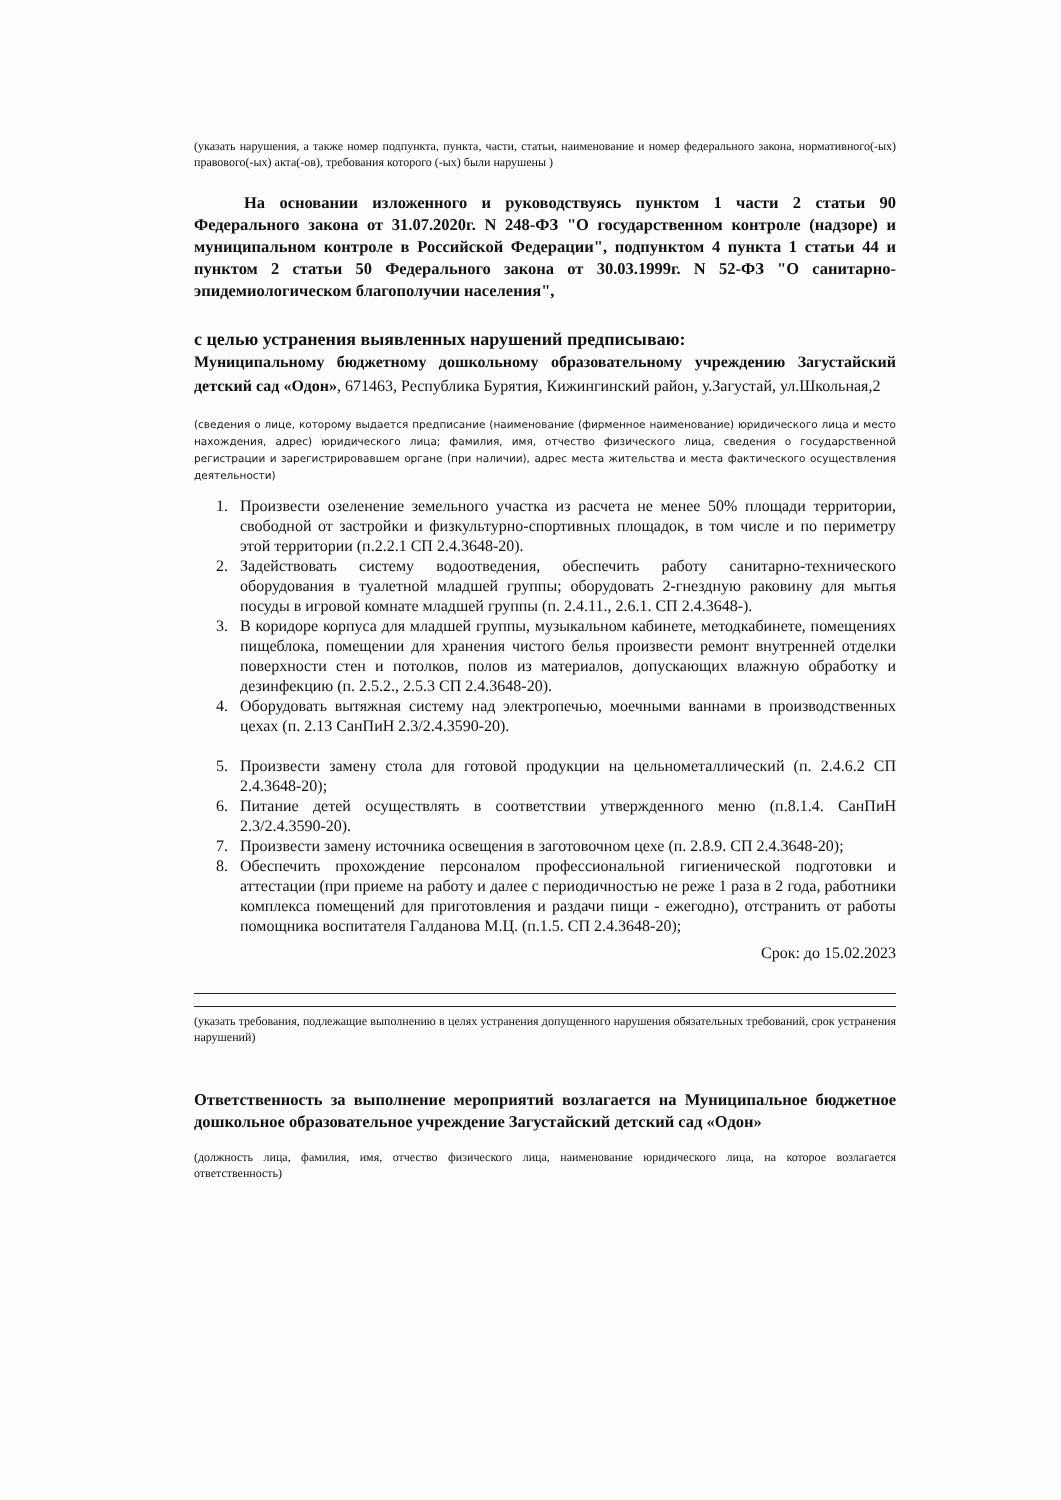(указать нарушения, а также номер подпункта, пункта, части, статьи, наименование и номер федерального закона, нормативного(-ых) правового(-ых) акта(-ов), требования которого (-ых) были нарушены )
На основании изложенного и руководствуясь пунктом 1 части 2 статьи 90 Федерального закона от 31.07.2020г. N 248-ФЗ "О государственном контроле (надзоре) и муниципальном контроле в Российской Федерации", подпунктом 4 пункта 1 статьи 44 и пунктом 2 статьи 50 Федерального закона от 30.03.1999г. N 52-ФЗ "О санитарно-эпидемиологическом благополучии населения",
с целью устранения выявленных нарушений предписываю:
Муниципальному бюджетному дошкольному образовательному учреждению Загустайский детский сад «Одон», 671463, Республика Бурятия, Кижингинский район, у.Загустай, ул.Школьная,2
(сведения о лице, которому выдается предписание (наименование (фирменное наименование) юридического лица и место нахождения, адрес) юридического лица; фамилия, имя, отчество физического лица, сведения о государственной регистрации и зарегистрировавшем органе (при наличии), адрес места жительства и места фактического осуществления деятельности)
1. Произвести озеленение земельного участка из расчета не менее 50% площади территории, свободной от застройки и физкультурно-спортивных площадок, в том числе и по периметру этой территории (п.2.2.1 СП 2.4.3648-20).
2. Задействовать систему водоотведения, обеспечить работу санитарно-технического оборудования в туалетной младшей группы; оборудовать 2-гнездную раковину для мытья посуды в игровой комнате младшей группы (п. 2.4.11., 2.6.1. СП 2.4.3648-).
3. В коридоре корпуса для младшей группы, музыкальном кабинете, методкабинете, помещениях пищеблока, помещении для хранения чистого белья произвести ремонт внутренней отделки поверхности стен и потолков, полов из материалов, допускающих влажную обработку и дезинфекцию (п. 2.5.2., 2.5.3 СП 2.4.3648-20).
4. Оборудовать вытяжная систему над электропечью, моечными ваннами в производственных цехах (п. 2.13 СанПиН 2.3/2.4.3590-20).
5. Произвести замену стола для готовой продукции на цельнометаллический (п. 2.4.6.2 СП 2.4.3648-20);
6. Питание детей осуществлять в соответствии утвержденного меню (п.8.1.4. СанПиН 2.3/2.4.3590-20).
7. Произвести замену источника освещения в заготовочном цехе (п. 2.8.9. СП 2.4.3648-20);
8. Обеспечить прохождение персоналом профессиональной гигиенической подготовки и аттестации (при приеме на работу и далее с периодичностью не реже 1 раза в 2 года, работники комплекса помещений для приготовления и раздачи пищи - ежегодно), отстранить от работы помощника воспитателя Галданова М.Ц. (п.1.5. СП 2.4.3648-20);
Срок: до 15.02.2023
(указать требования, подлежащие выполнению в целях устранения допущенного нарушения обязательных требований, срок устранения нарушений)
Ответственность за выполнение мероприятий возлагается на Муниципальное бюджетное дошкольное образовательное учреждение Загустайский детский сад «Одон»
(должность лица, фамилия, имя, отчество физического лица, наименование юридического лица, на которое возлагается ответственность)